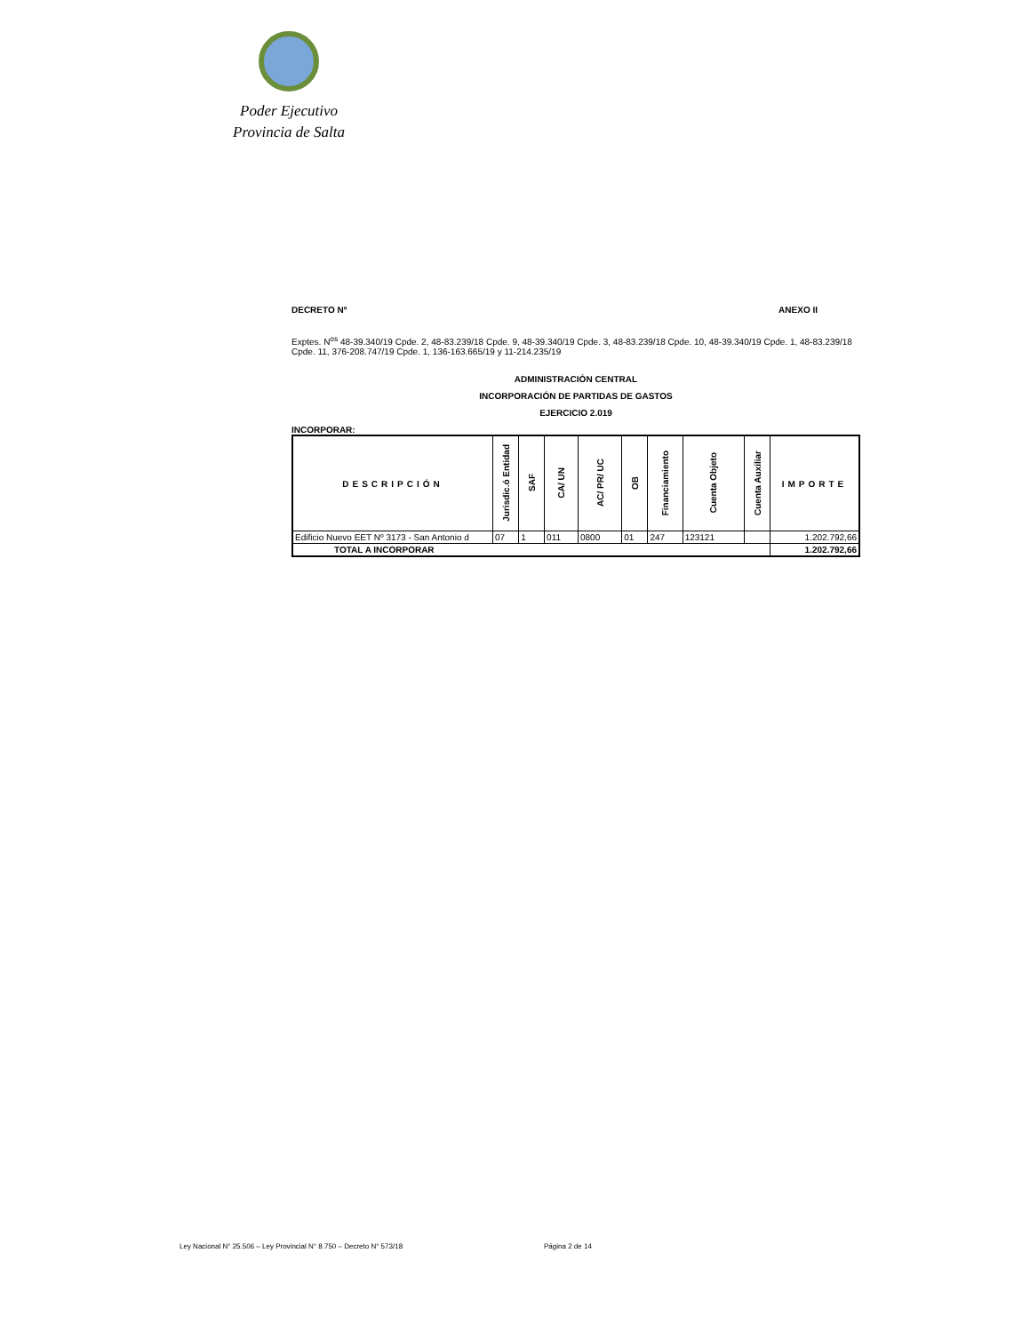Poder Ejecutivo
Provincia de Salta
DECRETO Nº ANEXO II
Exptes. N<sup>os</sup> 48-39.340/19 Cpde. 2, 48-83.239/18 Cpde. 9, 48-39.340/19 Cpde. 3, 48-83.239/18 Cpde. 10, 48-39.340/19 Cpde. 1, 48-83.239/18 Cpde. 11, 376-208.747/19 Cpde. 1, 136-163.665/19 y 11-214.235/19
ADMINISTRACIÓN CENTRAL
INCORPORACIÓN DE PARTIDAS DE GASTOS
EJERCICIO 2.019
INCORPORAR:
| DESCRIPCIÓN | Jurisdic.ó Entidad | SAF | CA/ UN | AC/ PR/ UC | OB | Financiamiento | Cuenta Objeto | Cuenta Auxiliar | IMPORTE |
| --- | --- | --- | --- | --- | --- | --- | --- | --- | --- |
| Edificio Nuevo EET Nº 3173 - San Antonio d | 07 | 1 | 011 | 0800 | 01 | 247 | 123121 | | 1.202.792,66 |
| TOTAL A INCORPORAR | | | | | | | | | 1.202.792,66 |
Ley Nacional N° 25.506 – Ley Provincial N° 8.750 – Decreto N° 573/18
Página 2 de 14